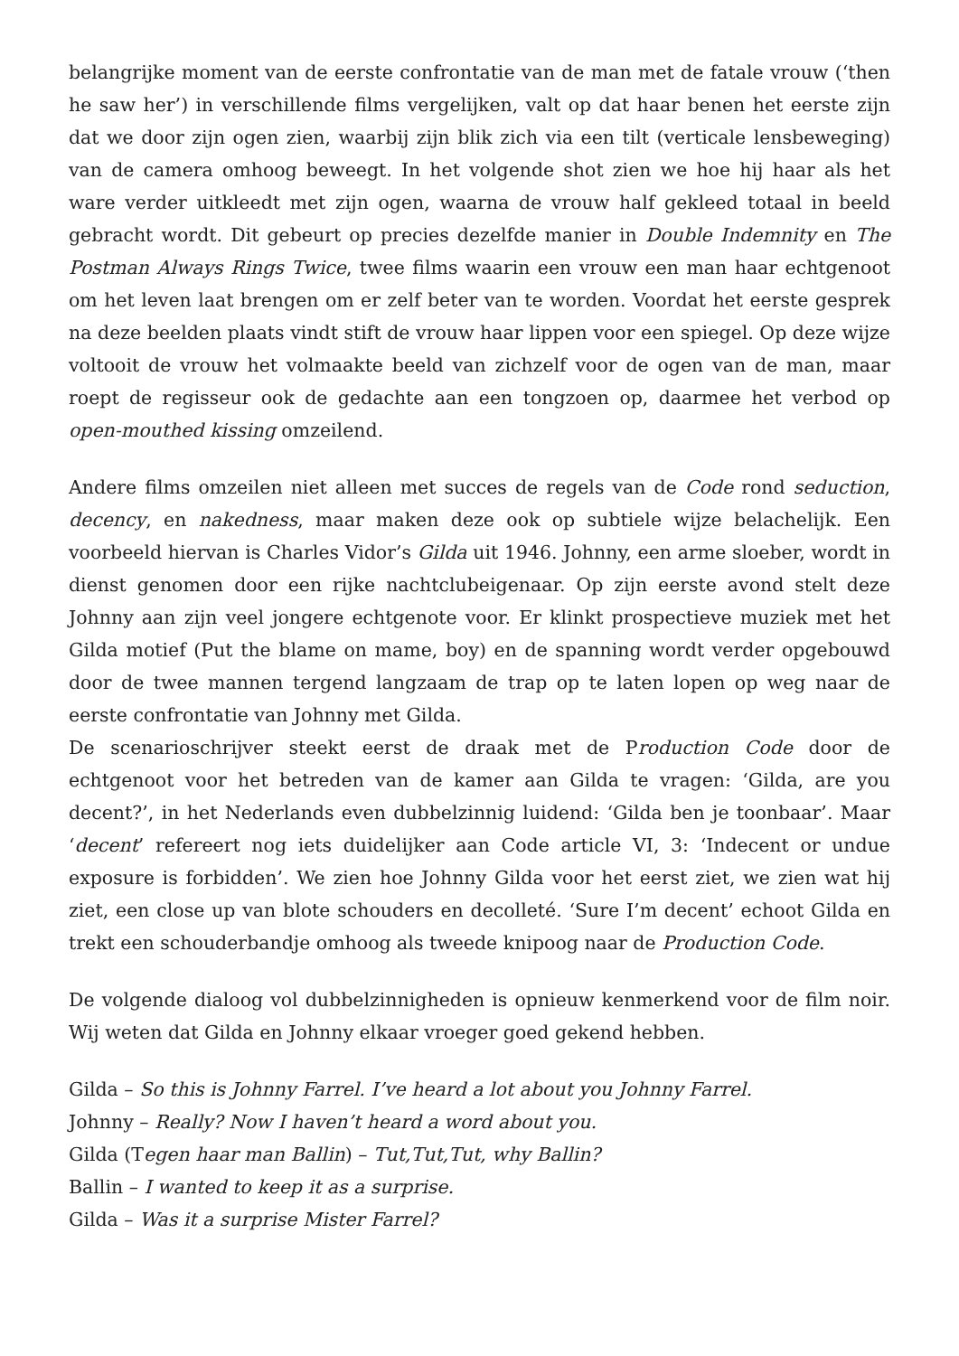belangrijke moment van de eerste confrontatie van de man met de fatale vrouw (‘then he saw her’) in verschillende films vergelijken, valt op dat haar benen het eerste zijn dat we door zijn ogen zien, waarbij zijn blik zich via een tilt (verticale lensbeweging) van de camera omhoog beweegt. In het volgende shot zien we hoe hij haar als het ware verder uitkleedt met zijn ogen, waarna de vrouw half gekleed totaal in beeld gebracht wordt. Dit gebeurt op precies dezelfde manier in Double Indemnity en The Postman Always Rings Twice, twee films waarin een vrouw een man haar echtgenoot om het leven laat brengen om er zelf beter van te worden. Voordat het eerste gesprek na deze beelden plaats vindt stift de vrouw haar lippen voor een spiegel. Op deze wijze voltooit de vrouw het volmaakte beeld van zichzelf voor de ogen van de man, maar roept de regisseur ook de gedachte aan een tongzoen op, daarmee het verbod op open-mouthed kissing omzeilend.
Andere films omzeilen niet alleen met succes de regels van de Code rond seduction, decency, en nakedness, maar maken deze ook op subtiele wijze belachelijk. Een voorbeeld hiervan is Charles Vidor’s Gilda uit 1946. Johnny, een arme sloeber, wordt in dienst genomen door een rijke nachtclubeigenaar. Op zijn eerste avond stelt deze Johnny aan zijn veel jongere echtgenote voor. Er klinkt prospectieve muziek met het Gilda motief (Put the blame on mame, boy) en de spanning wordt verder opgebouwd door de twee mannen tergend langzaam de trap op te laten lopen op weg naar de eerste confrontatie van Johnny met Gilda.
De scenarioschrijver steekt eerst de draak met de Production Code door de echtgenoot voor het betreden van de kamer aan Gilda te vragen: ‘Gilda, are you decent?’, in het Nederlands even dubbelzinnig luidend: ‘Gilda ben je toonbaar’. Maar ‘decent’ refereert nog iets duidelijker aan Code article VI, 3: ‘Indecent or undue exposure is forbidden’. We zien hoe Johnny Gilda voor het eerst ziet, we zien wat hij ziet, een close up van blote schouders en decolleté. ‘Sure I’m decent’ echoot Gilda en trekt een schouderbandje omhoog als tweede knipoog naar de Production Code.
De volgende dialoog vol dubbelzinnigheden is opnieuw kenmerkend voor de film noir. Wij weten dat Gilda en Johnny elkaar vroeger goed gekend hebben.
Gilda – So this is Johnny Farrel. I’ve heard a lot about you Johnny Farrel.
Johnny – Really? Now I haven’t heard a word about you.
Gilda (Tegen haar man Ballin) – Tut,Tut,Tut, why Ballin?
Ballin – I wanted to keep it as a surprise.
Gilda – Was it a surprise Mister Farrel?